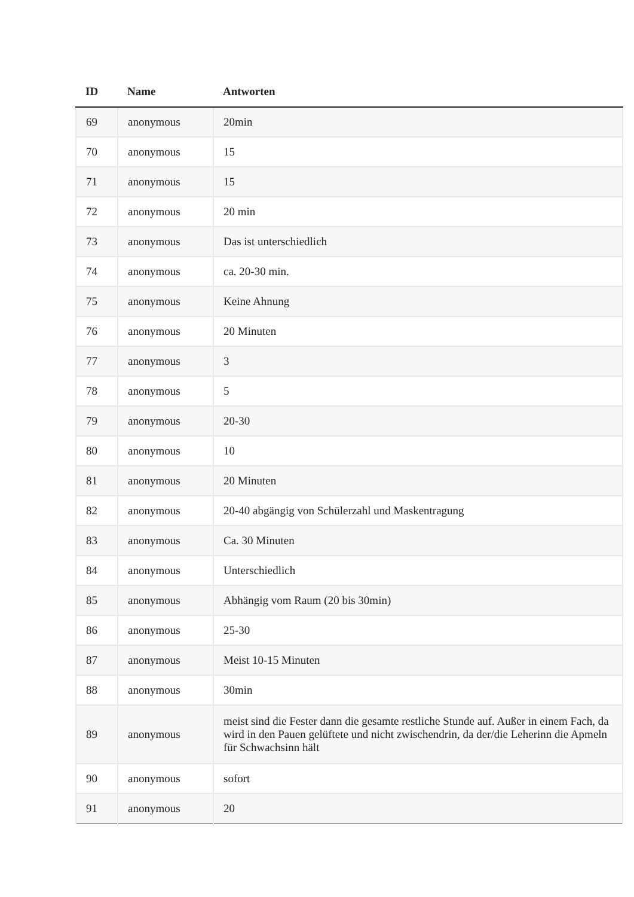| ID | Name | Antworten |
| --- | --- | --- |
| 69 | anonymous | 20min |
| 70 | anonymous | 15 |
| 71 | anonymous | 15 |
| 72 | anonymous | 20 min |
| 73 | anonymous | Das ist unterschiedlich |
| 74 | anonymous | ca. 20-30 min. |
| 75 | anonymous | Keine Ahnung |
| 76 | anonymous | 20 Minuten |
| 77 | anonymous | 3 |
| 78 | anonymous | 5 |
| 79 | anonymous | 20-30 |
| 80 | anonymous | 10 |
| 81 | anonymous | 20 Minuten |
| 82 | anonymous | 20-40 abgängig von Schülerzahl und Maskentragung |
| 83 | anonymous | Ca. 30 Minuten |
| 84 | anonymous | Unterschiedlich |
| 85 | anonymous | Abhängig vom Raum (20 bis 30min) |
| 86 | anonymous | 25-30 |
| 87 | anonymous | Meist 10-15 Minuten |
| 88 | anonymous | 30min |
| 89 | anonymous | meist sind die Fester dann die gesamte restliche Stunde auf. Außer in einem Fach, da wird in den Pauen gelüftete und nicht zwischendrin, da der/die Leherinn die Apmeln für Schwachsinn hält |
| 90 | anonymous | sofort |
| 91 | anonymous | 20 |